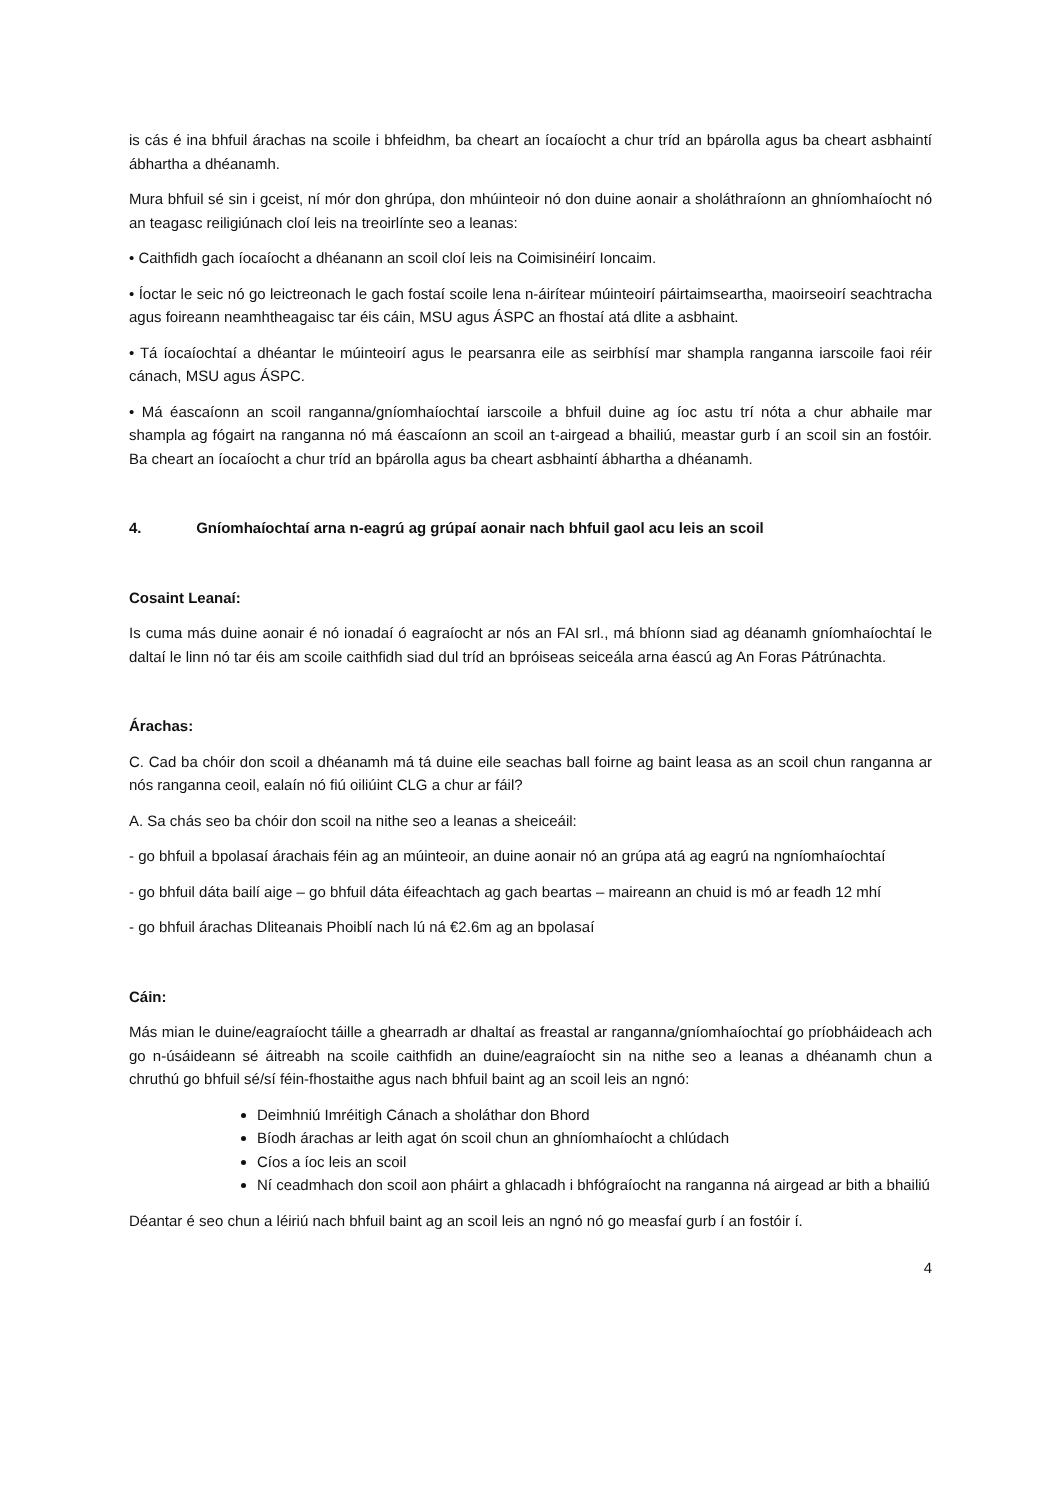is cás é ina bhfuil árachas na scoile i bhfeidhm, ba cheart an íocaíocht a chur tríd an bpárolla agus ba cheart asbhaintí ábhartha a dhéanamh.
Mura bhfuil sé sin i gceist, ní mór don ghrúpa, don mhúinteoir nó don duine aonair a sholáthraíonn an ghníomhaíocht nó an teagasc reiligiúnach cloí leis na treoirlínte seo a leanas:
• Caithfidh gach íocaíocht a dhéanann an scoil cloí leis na Coimisinéirí Ioncaim.
• Íoctar le seic nó go leictreonach le gach fostaí scoile lena n-áirítear múinteoirí páirtaimseartha, maoirseoirí seachtracha agus foireann neamhtheagaisc tar éis cáin, MSU agus ÁSPC an fhostaí atá dlite a asbhaint.
• Tá íocaíochtaí a dhéantar le múinteoirí agus le pearsanra eile as seirbhísí mar shampla ranganna iarscoile faoi réir cánach, MSU agus ÁSPC.
• Má éascaíonn an scoil ranganna/gníomhaíochtaí iarscoile a bhfuil duine ag íoc astu trí nóta a chur abhaile mar shampla ag fógairt na ranganna nó má éascaíonn an scoil an t-airgead a bhailiú, meastar gurb í an scoil sin an fostóir. Ba cheart an íocaíocht a chur tríd an bpárolla agus ba cheart asbhaintí ábhartha a dhéanamh.
4. Gníomhaíochtaí arna n-eagrú ag grúpaí aonair nach bhfuil gaol acu leis an scoil
Cosaint Leanaí:
Is cuma más duine aonair é nó ionadaí ó eagraíocht ar nós an FAI srl., má bhíonn siad ag déanamh gníomhaíochtaí le daltaí le linn nó tar éis am scoile caithfidh siad dul tríd an bpróiseas seiceála arna éascú ag An Foras Pátrúnachta.
Árachas:
C. Cad ba chóir don scoil a dhéanamh má tá duine eile seachas ball foirne ag baint leasa as an scoil chun ranganna ar nós ranganna ceoil, ealaín nó fiú oiliúint CLG a chur ar fáil?
A. Sa chás seo ba chóir don scoil na nithe seo a leanas a sheiceáil:
- go bhfuil a bpolasaí árachais féin ag an múinteoir, an duine aonair nó an grúpa atá ag eagrú na ngníomhaíochtaí
- go bhfuil dáta bailí aige – go bhfuil dáta éifeachtach ag gach beartas – maireann an chuid is mó ar feadh 12 mhí
- go bhfuil árachas Dliteanais Phoiblí nach lú ná €2.6m ag an bpolasaí
Cáin:
Más mian le duine/eagraíocht táille a ghearradh ar dhaltaí as freastal ar ranganna/gníomhaíochtaí go príobháideach ach go n-úsáideann sé áitreabh na scoile caithfidh an duine/eagraíocht sin na nithe seo a leanas a dhéanamh chun a chruthú go bhfuil sé/sí féin-fhostaithe agus nach bhfuil baint ag an scoil leis an ngnó:
Deimhniú Imréitigh Cánach a sholáthar don Bhord
Bíodh árachas ar leith agat ón scoil chun an ghníomhaíocht a chlúdach
Cíos a íoc leis an scoil
Ní ceadmhach don scoil aon pháirt a ghlacadh i bhfógraíocht na ranganna ná airgead ar bith a bhailiú
Déantar é seo chun a léiriú nach bhfuil baint ag an scoil leis an ngnó nó go measfaí gurb í an fostóir í.
4